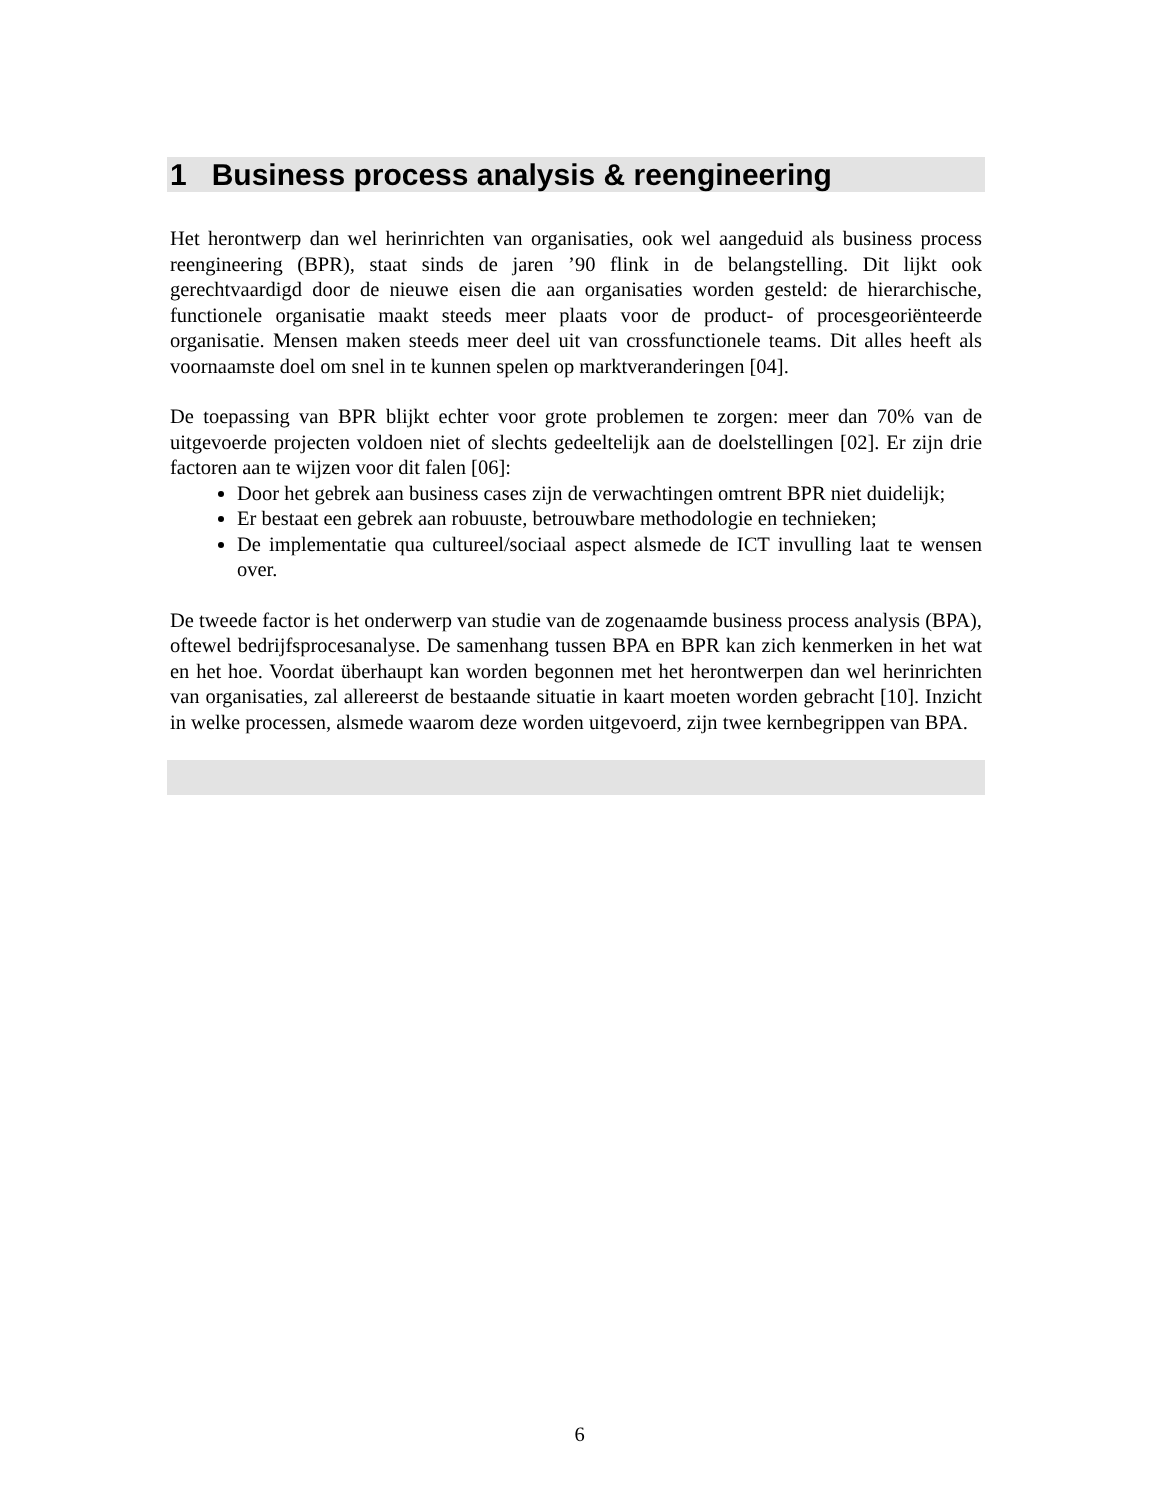1 Business process analysis & reengineering
Het herontwerp dan wel herinrichten van organisaties, ook wel aangeduid als business process reengineering (BPR), staat sinds de jaren ’90 flink in de belangstelling. Dit lijkt ook gerechtvaardigd door de nieuwe eisen die aan organisaties worden gesteld: de hierarchische, functionele organisatie maakt steeds meer plaats voor de product- of procesgeoriënteerde organisatie. Mensen maken steeds meer deel uit van crossfunctionele teams. Dit alles heeft als voornaamste doel om snel in te kunnen spelen op marktveranderingen [04].
De toepassing van BPR blijkt echter voor grote problemen te zorgen: meer dan 70% van de uitgevoerde projecten voldoen niet of slechts gedeeltelijk aan de doelstellingen [02]. Er zijn drie factoren aan te wijzen voor dit falen [06]:
Door het gebrek aan business cases zijn de verwachtingen omtrent BPR niet duidelijk;
Er bestaat een gebrek aan robuuste, betrouwbare methodologie en technieken;
De implementatie qua cultureel/sociaal aspect alsmede de ICT invulling laat te wensen over.
De tweede factor is het onderwerp van studie van de zogenaamde business process analysis (BPA), oftewel bedrijfsprocesanalyse. De samenhang tussen BPA en BPR kan zich kenmerken in het wat en het hoe. Voordat überhaupt kan worden begonnen met het herontwerpen dan wel herinrichten van organisaties, zal allereerst de bestaande situatie in kaart moeten worden gebracht [10]. Inzicht in welke processen, alsmede waarom deze worden uitgevoerd, zijn twee kernbegrippen van BPA.
6